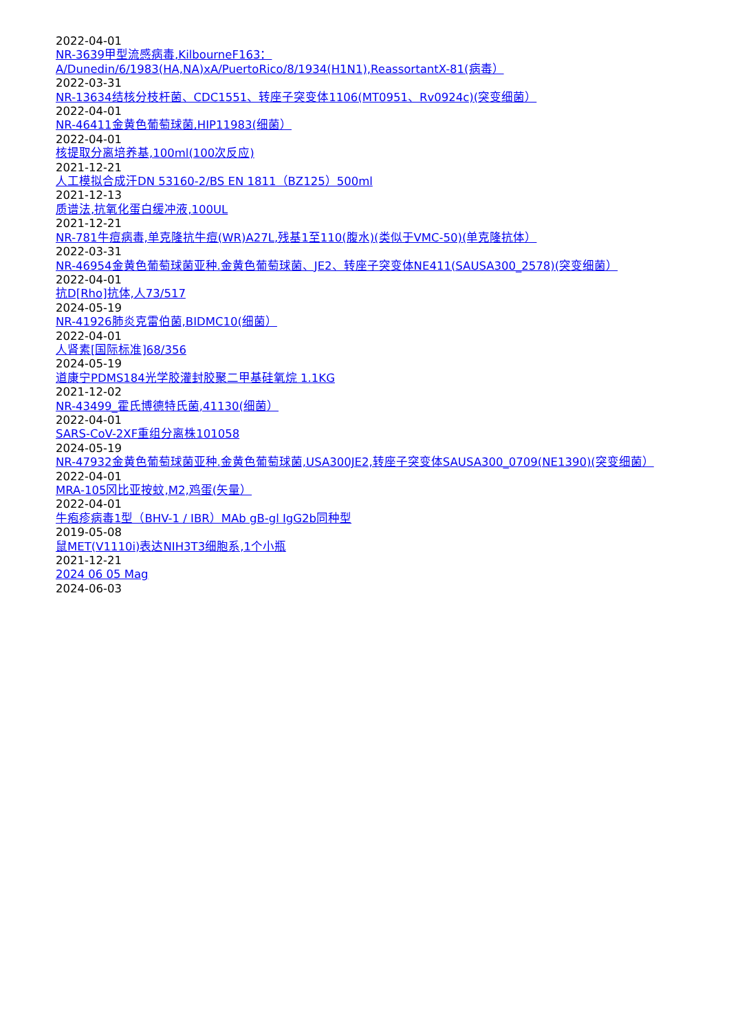2022-04-01
NR-3639甲型流感病毒,KilbourneF163：
A/Dunedin/6/1983(HA,NA)xA/PuertoRico/8/1934(H1N1),ReassortantX-81(病毒）
2022-03-31
NR-13634结核分枝杆菌、CDC1551、转座子突变体1106(MT0951、Rv0924c)(突变细菌）
2022-04-01
NR-46411金黄色葡萄球菌,HIP11983(细菌）
2022-04-01
核提取分离培养基,100ml(100次反应)
2021-12-21
人工模拟合成汗DN 53160-2/BS EN 1811（BZ125）500ml
2021-12-13
质谱法,抗氧化蛋白缓冲液,100UL
2021-12-21
NR-781牛痘病毒,单克隆抗牛痘(WR)A27L,残基1至110(腹水)(类似于VMC-50)(单克隆抗体）
2022-03-31
NR-46954金黄色葡萄球菌亚种.金黄色葡萄球菌、JE2、转座子突变体NE411(SAUSA300_2578)(突变细菌）
2022-04-01
抗D[Rho]抗体,人73/517
2024-05-19
NR-41926肺炎克雷伯菌,BIDMC10(细菌）
2022-04-01
人肾素[国际标准]68/356
2024-05-19
道康宁PDMS184光学胶灌封胶聚二甲基硅氧烷 1.1KG
2021-12-02
NR-43499_霍氏博德特氏菌,41130(细菌）
2022-04-01
SARS-CoV-2XF重组分离株101058
2024-05-19
NR-47932金黄色葡萄球菌亚种.金黄色葡萄球菌,USA300JE2,转座子突变体SAUSA300_0709(NE1390)(突变细菌）
2022-04-01
MRA-105冈比亚按蚊,M2,鸡蛋(矢量）
2022-04-01
牛疱疹病毒1型（BHV-1 / IBR）MAb gB-gl IgG2b同种型
2019-05-08
鼠MET(V1110i)表达NIH3T3细胞系,1个小瓶
2021-12-21
2024 06 05 Mag
2024-06-03